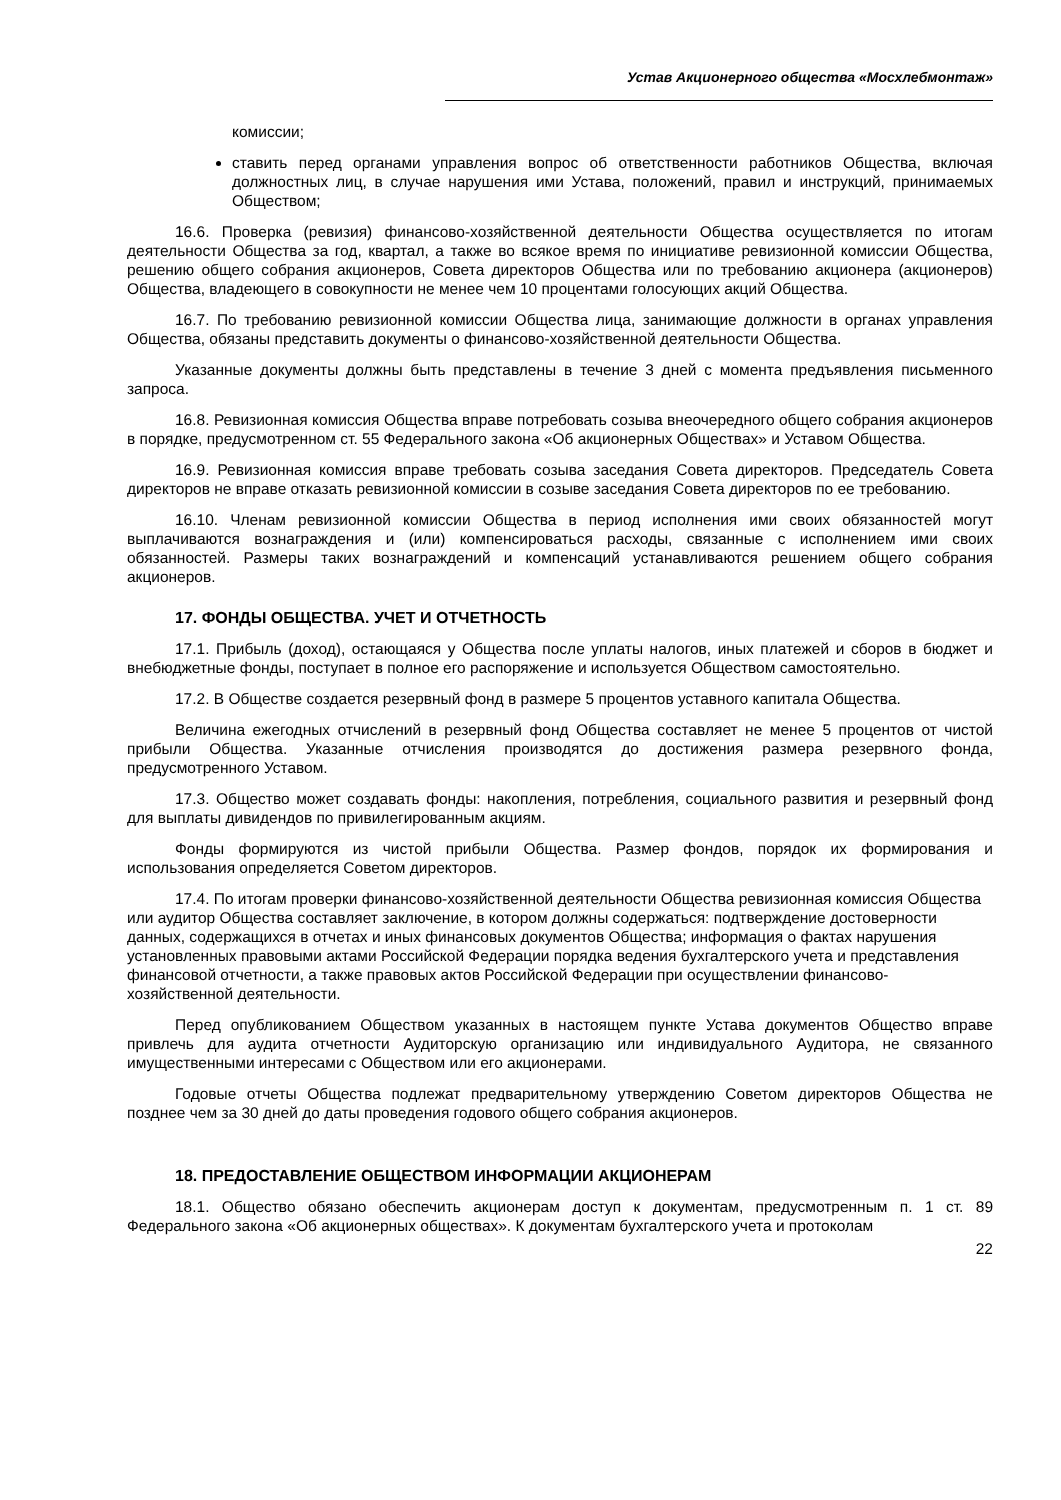Устав Акционерного общества «Мосхлебмонтаж»
комиссии;
ставить перед органами управления вопрос об ответственности работников Общества, включая должностных лиц, в случае нарушения ими Устава, положений, правил и инструкций, принимаемых Обществом;
16.6. Проверка (ревизия) финансово-хозяйственной деятельности Общества осуществляется по итогам деятельности Общества за год, квартал, а также во всякое время по инициативе ревизионной комиссии Общества, решению общего собрания акционеров, Совета директоров Общества или по требованию акционера (акционеров) Общества, владеющего в совокупности не менее чем 10 процентами голосующих акций Общества.
16.7. По требованию ревизионной комиссии Общества лица, занимающие должности в органах управления Общества, обязаны представить документы о финансово-хозяйственной деятельности Общества.
Указанные документы должны быть представлены в течение 3 дней с момента предъявления письменного запроса.
16.8. Ревизионная комиссия Общества вправе потребовать созыва внеочередного общего собрания акционеров в порядке, предусмотренном ст. 55 Федерального закона «Об акционерных Обществах» и Уставом Общества.
16.9. Ревизионная комиссия вправе требовать созыва заседания Совета директоров. Председатель Совета директоров не вправе отказать ревизионной комиссии в созыве заседания Совета директоров по ее требованию.
16.10. Членам ревизионной комиссии Общества в период исполнения ими своих обязанностей могут выплачиваются вознаграждения и (или) компенсироваться расходы, связанные с исполнением ими своих обязанностей. Размеры таких вознаграждений и компенсаций устанавливаются решением общего собрания акционеров.
17. ФОНДЫ ОБЩЕСТВА. УЧЕТ И ОТЧЕТНОСТЬ
17.1. Прибыль (доход), остающаяся у Общества после уплаты налогов, иных платежей и сборов в бюджет и внебюджетные фонды, поступает в полное его распоряжение и используется Обществом самостоятельно.
17.2. В Обществе создается резервный фонд в размере 5 процентов уставного капитала Общества.
Величина ежегодных отчислений в резервный фонд Общества составляет не менее 5 процентов от чистой прибыли Общества. Указанные отчисления производятся до достижения размера резервного фонда, предусмотренного Уставом.
17.3. Общество может создавать фонды: накопления, потребления, социального развития и резервный фонд для выплаты дивидендов по привилегированным акциям.
Фонды формируются из чистой прибыли Общества. Размер фондов, порядок их формирования и использования определяется Советом директоров.
17.4. По итогам проверки финансово-хозяйственной деятельности Общества ревизионная комиссия Общества или аудитор Общества составляет заключение, в котором должны содержаться: подтверждение достоверности данных, содержащихся в отчетах и иных финансовых документов Общества; информация о фактах нарушения установленных правовыми актами Российской Федерации порядка ведения бухгалтерского учета и представления финансовой отчетности, а также правовых актов Российской Федерации при осуществлении финансово-хозяйственной деятельности.
Перед опубликованием Обществом указанных в настоящем пункте Устава документов Общество вправе привлечь для аудита отчетности Аудиторскую организацию или индивидуального Аудитора, не связанного имущественными интересами с Обществом или его акционерами.
Годовые отчеты Общества подлежат предварительному утверждению Советом директоров Общества не позднее чем за 30 дней до даты проведения годового общего собрания акционеров.
18. ПРЕДОСТАВЛЕНИЕ ОБЩЕСТВОМ ИНФОРМАЦИИ АКЦИОНЕРАМ
18.1. Общество обязано обеспечить акционерам доступ к документам, предусмотренным п. 1 ст. 89 Федерального закона «Об акционерных обществах». К документам бухгалтерского учета и протоколам
22